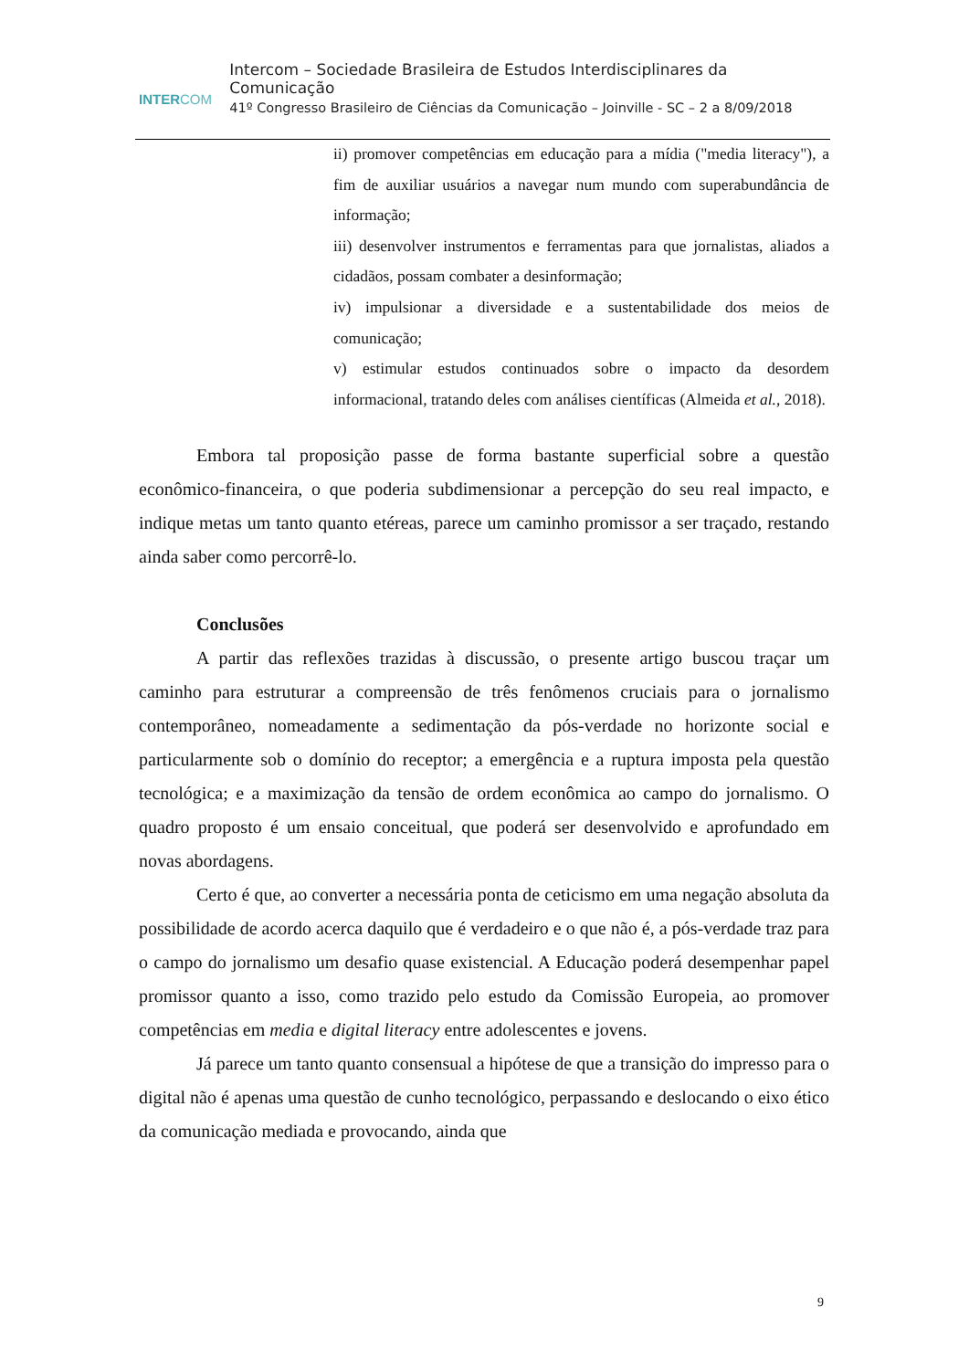INTERCOM
Intercom – Sociedade Brasileira de Estudos Interdisciplinares da Comunicação
41º Congresso Brasileiro de Ciências da Comunicação – Joinville - SC – 2 a 8/09/2018
ii) promover competências em educação para a mídia ("media literacy"), a fim de auxiliar usuários a navegar num mundo com superabundância de informação;
iii) desenvolver instrumentos e ferramentas para que jornalistas, aliados a cidadãos, possam combater a desinformação;
iv) impulsionar a diversidade e a sustentabilidade dos meios de comunicação;
v) estimular estudos continuados sobre o impacto da desordem informacional, tratando deles com análises científicas (Almeida et al., 2018).
Embora tal proposição passe de forma bastante superficial sobre a questão econômico-financeira, o que poderia subdimensionar a percepção do seu real impacto, e indique metas um tanto quanto etéreas, parece um caminho promissor a ser traçado, restando ainda saber como percorrê-lo.
Conclusões
A partir das reflexões trazidas à discussão, o presente artigo buscou traçar um caminho para estruturar a compreensão de três fenômenos cruciais para o jornalismo contemporâneo, nomeadamente a sedimentação da pós-verdade no horizonte social e particularmente sob o domínio do receptor; a emergência e a ruptura imposta pela questão tecnológica; e a maximização da tensão de ordem econômica ao campo do jornalismo. O quadro proposto é um ensaio conceitual, que poderá ser desenvolvido e aprofundado em novas abordagens.
Certo é que, ao converter a necessária ponta de ceticismo em uma negação absoluta da possibilidade de acordo acerca daquilo que é verdadeiro e o que não é, a pós-verdade traz para o campo do jornalismo um desafio quase existencial. A Educação poderá desempenhar papel promissor quanto a isso, como trazido pelo estudo da Comissão Europeia, ao promover competências em media e digital literacy entre adolescentes e jovens.
Já parece um tanto quanto consensual a hipótese de que a transição do impresso para o digital não é apenas uma questão de cunho tecnológico, perpassando e deslocando o eixo ético da comunicação mediada e provocando, ainda que
9